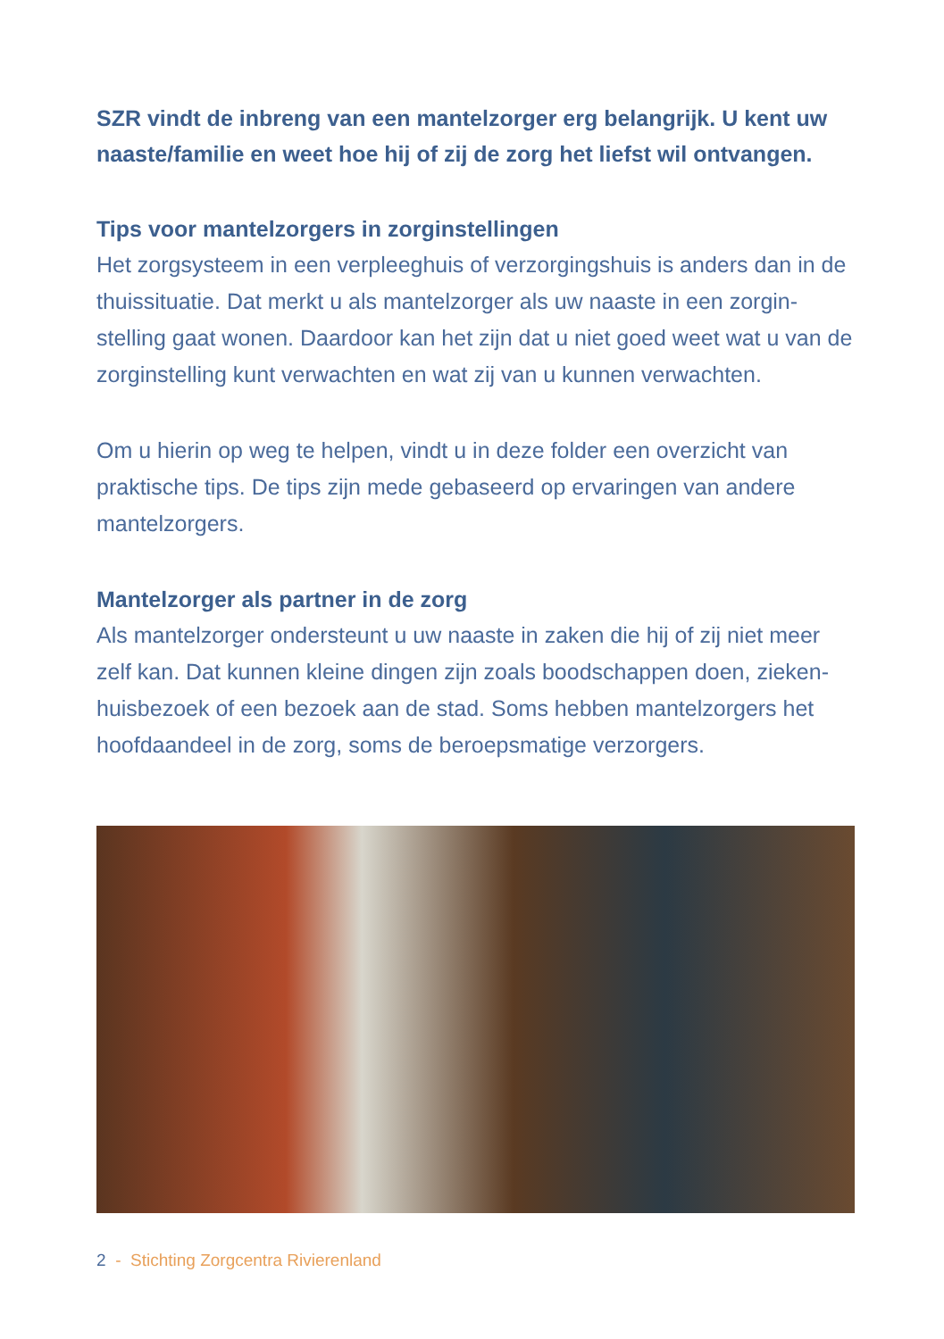SZR vindt de inbreng van een mantelzorger erg belangrijk. U kent uw naaste/familie en weet hoe hij of zij de zorg het liefst wil ontvangen.
Tips voor mantelzorgers in zorginstellingen
Het zorgsysteem in een verpleeghuis of verzorgingshuis is anders dan in de thuissituatie. Dat merkt u als mantelzorger als uw naaste in een zorgin-stelling gaat wonen. Daardoor kan het zijn dat u niet goed weet wat u van de zorginstelling kunt verwachten en wat zij van u kunnen verwachten.
Om u hierin op weg te helpen, vindt u in deze folder een overzicht van praktische tips. De tips zijn mede gebaseerd op ervaringen van andere mantelzorgers.
Mantelzorger als partner in de zorg
Als mantelzorger ondersteunt u uw naaste in zaken die hij of zij niet meer zelf kan. Dat kunnen kleine dingen zijn zoals boodschappen doen, zieken-huisbezoek of een bezoek aan de stad. Soms hebben mantelzorgers het hoofdaandeel in de zorg, soms de beroepsmatige verzorgers.
2 - Stichting Zorgcentra Rivierenland